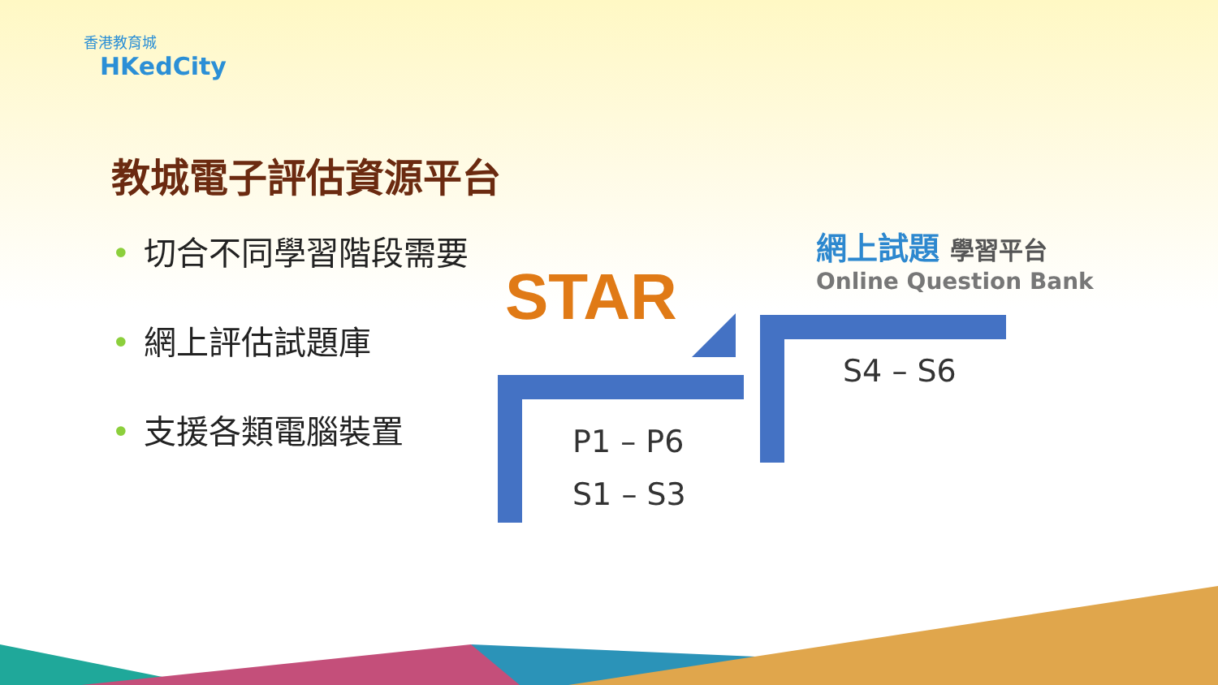香港教育城
HKedCity
教城電子評估資源平台
• 切合不同學習階段需要
• 網上評估試題庫
• 支援各類電腦裝置
STAR
網上試題 學習平台
Online Question Bank
P1 – P6
S1 – S3
S4 – S6